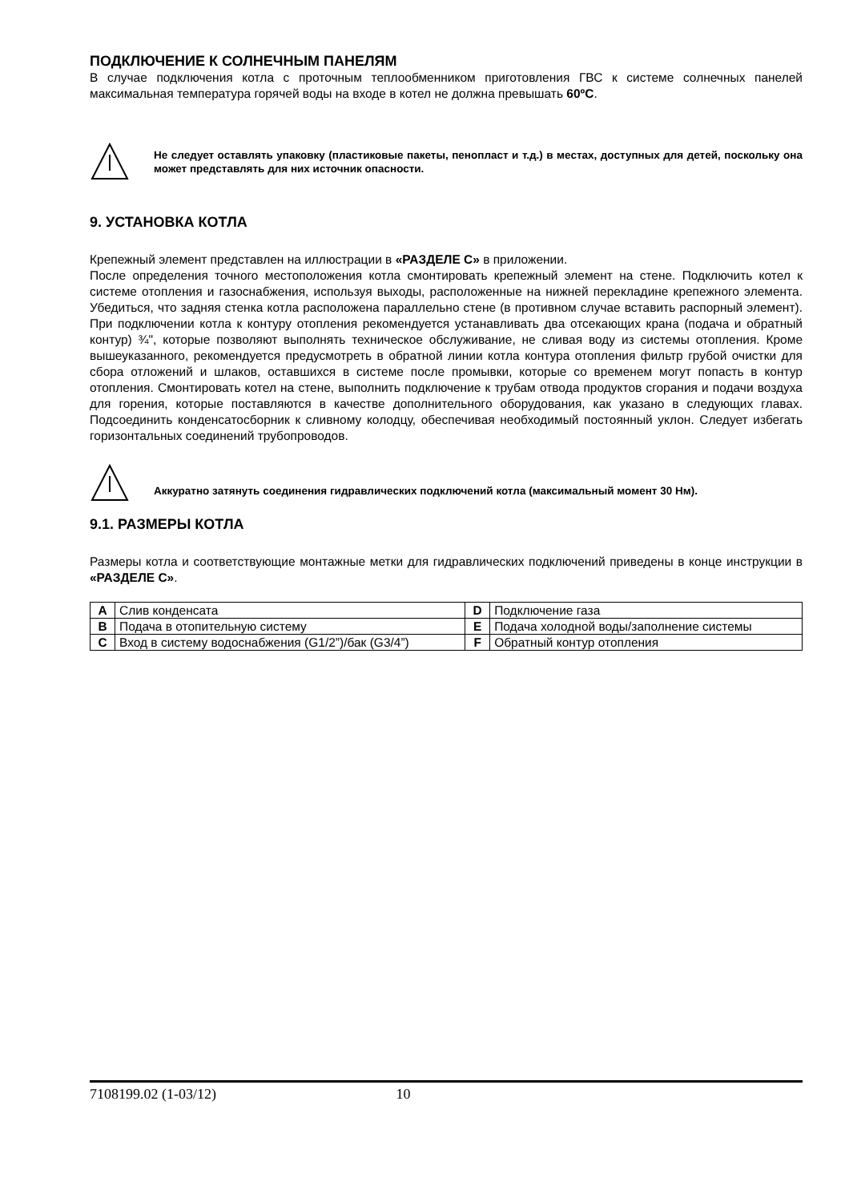ПОДКЛЮЧЕНИЕ К СОЛНЕЧНЫМ ПАНЕЛЯМ
В случае подключения котла с проточным теплообменником приготовления ГВС к системе солнечных панелей максимальная температура горячей воды на входе в котел не должна превышать 60ºC.
Не следует оставлять упаковку (пластиковые пакеты, пенопласт и т.д.) в местах, доступных для детей, поскольку она может представлять для них источник опасности.
9. УСТАНОВКА КОТЛА
Крепежный элемент представлен на иллюстрации в «РАЗДЕЛЕ С» в приложении.
После определения точного местоположения котла смонтировать крепежный элемент на стене. Подключить котел к системе отопления и газоснабжения, используя выходы, расположенные на нижней перекладине крепежного элемента. Убедиться, что задняя стенка котла расположена параллельно стене (в противном случае вставить распорный элемент). При подключении котла к контуру отопления рекомендуется устанавливать два отсекающих крана (подача и обратный контур) ¾", которые позволяют выполнять техническое обслуживание, не сливая воду из системы отопления. Кроме вышеуказанного, рекомендуется предусмотреть в обратной линии котла контура отопления фильтр грубой очистки для сбора отложений и шлаков, оставшихся в системе после промывки, которые со временем могут попасть в контур отопления. Смонтировать котел на стене, выполнить подключение к трубам отвода продуктов сгорания и подачи воздуха для горения, которые поставляются в качестве дополнительного оборудования, как указано в следующих главах. Подсоединить конденсатосборник к сливному колодцу, обеспечивая необходимый постоянный уклон. Следует избегать горизонтальных соединений трубопроводов.
Аккуратно затянуть соединения гидравлических подключений котла (максимальный момент 30 Нм).
9.1. РАЗМЕРЫ КОТЛА
Размеры котла и соответствующие монтажные метки для гидравлических подключений приведены в конце инструкции в «РАЗДЕЛЕ С».
| A | Слив конденсата | D | Подключение газа |
| B | Подача в отопительную систему | E | Подача холодной воды/заполнение системы |
| C | Вход в систему водоснабжения (G1/2”)/бак (G3/4”) | F | Обратный контур отопления |
7108199.02 (1-03/12) 10